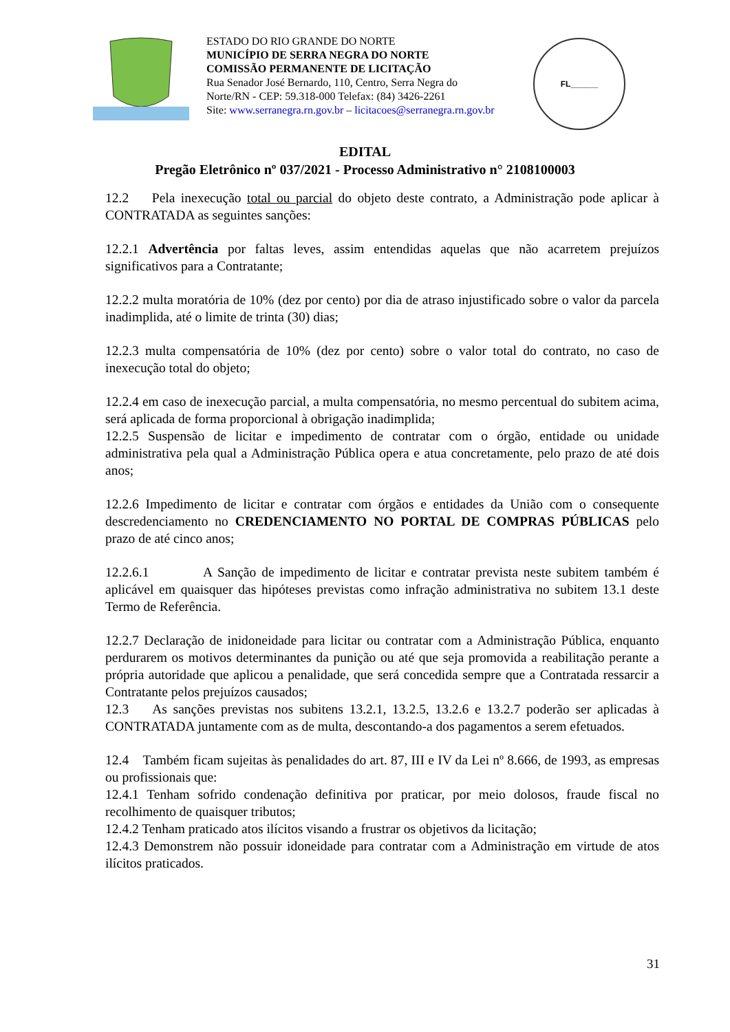ESTADO DO RIO GRANDE DO NORTE
MUNICÍPIO DE SERRA NEGRA DO NORTE
COMISSÃO PERMANENTE DE LICITAÇÃO
Rua Senador José Bernardo, 110, Centro, Serra Negra do Norte/RN - CEP: 59.318-000 Telefax: (84) 3426-2261
Site: www.serranegra.rn.gov.br – licitacoes@serranegra.rn.gov.br
FL______
EDITAL
Pregão Eletrônico nº 037/2021 - Processo Administrativo n° 2108100003
12.2 Pela inexecução total ou parcial do objeto deste contrato, a Administração pode aplicar à CONTRATADA as seguintes sanções:
12.2.1 Advertência por faltas leves, assim entendidas aquelas que não acarretem prejuízos significativos para a Contratante;
12.2.2 multa moratória de 10% (dez por cento) por dia de atraso injustificado sobre o valor da parcela inadimplida, até o limite de trinta (30) dias;
12.2.3 multa compensatória de 10% (dez por cento) sobre o valor total do contrato, no caso de inexecução total do objeto;
12.2.4 em caso de inexecução parcial, a multa compensatória, no mesmo percentual do subitem acima, será aplicada de forma proporcional à obrigação inadimplida;
12.2.5 Suspensão de licitar e impedimento de contratar com o órgão, entidade ou unidade administrativa pela qual a Administração Pública opera e atua concretamente, pelo prazo de até dois anos;
12.2.6 Impedimento de licitar e contratar com órgãos e entidades da União com o consequente descredenciamento no CREDENCIAMENTO NO PORTAL DE COMPRAS PÚBLICAS pelo prazo de até cinco anos;
12.2.6.1 A Sanção de impedimento de licitar e contratar prevista neste subitem também é aplicável em quaisquer das hipóteses previstas como infração administrativa no subitem 13.1 deste Termo de Referência.
12.2.7 Declaração de inidoneidade para licitar ou contratar com a Administração Pública, enquanto perdurarem os motivos determinantes da punição ou até que seja promovida a reabilitação perante a própria autoridade que aplicou a penalidade, que será concedida sempre que a Contratada ressarcir a Contratante pelos prejuízos causados;
12.3 As sanções previstas nos subitens 13.2.1, 13.2.5, 13.2.6 e 13.2.7 poderão ser aplicadas à CONTRATADA juntamente com as de multa, descontando-a dos pagamentos a serem efetuados.
12.4 Também ficam sujeitas às penalidades do art. 87, III e IV da Lei nº 8.666, de 1993, as empresas ou profissionais que:
12.4.1 Tenham sofrido condenação definitiva por praticar, por meio dolosos, fraude fiscal no recolhimento de quaisquer tributos;
12.4.2 Tenham praticado atos ilícitos visando a frustrar os objetivos da licitação;
12.4.3 Demonstrem não possuir idoneidade para contratar com a Administração em virtude de atos ilícitos praticados.
31